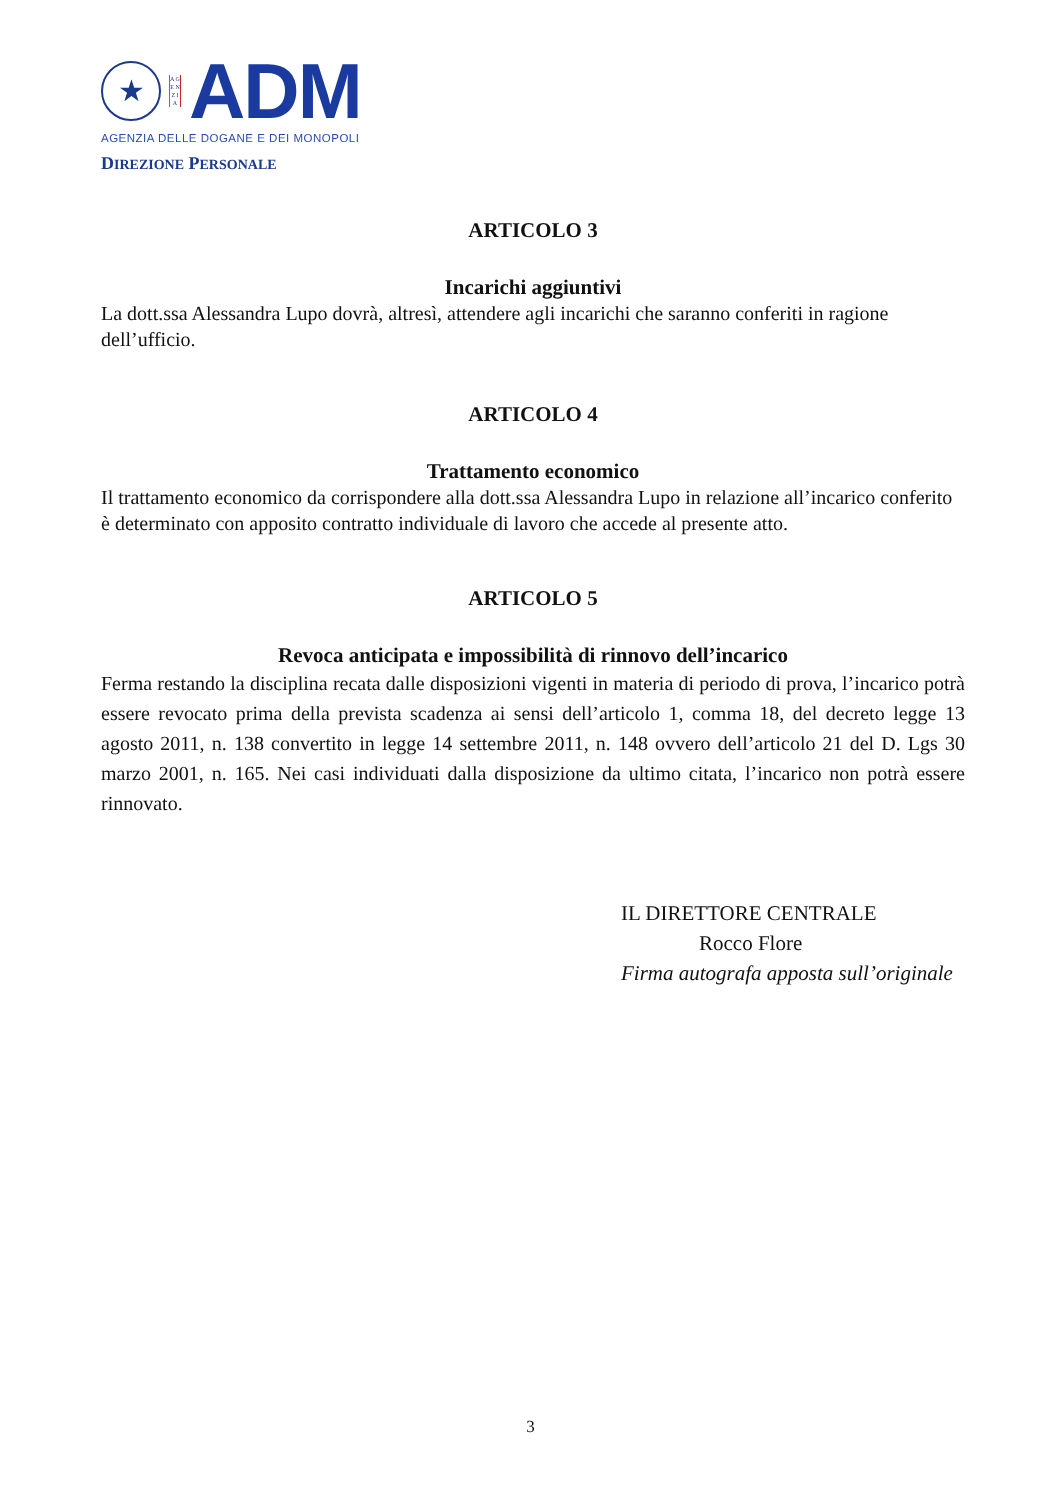★
A G E N Z I A
ADM
AGENZIA DELLE DOGANE E DEI MONOPOLI
DIREZIONE PERSONALE
ARTICOLO 3
Incarichi aggiuntivi
La dott.ssa Alessandra Lupo dovrà, altresì, attendere agli incarichi che saranno conferiti in ragione dell’ufficio.
ARTICOLO 4
Trattamento economico
Il trattamento economico da corrispondere alla dott.ssa Alessandra Lupo in relazione all’incarico conferito è determinato con apposito contratto individuale di lavoro che accede al presente atto.
ARTICOLO 5
Revoca anticipata e impossibilità di rinnovo dell’incarico
Ferma restando la disciplina recata dalle disposizioni vigenti in materia di periodo di prova, l’incarico potrà essere revocato prima della prevista scadenza ai sensi dell’articolo 1, comma 18, del decreto legge 13 agosto 2011, n. 138 convertito in legge 14 settembre 2011, n. 148 ovvero dell’articolo 21 del D. Lgs 30 marzo 2001, n. 165. Nei casi individuati dalla disposizione da ultimo citata, l’incarico non potrà essere rinnovato.
IL DIRETTORE CENTRALE
Rocco Flore
Firma autografa apposta sull’originale
3